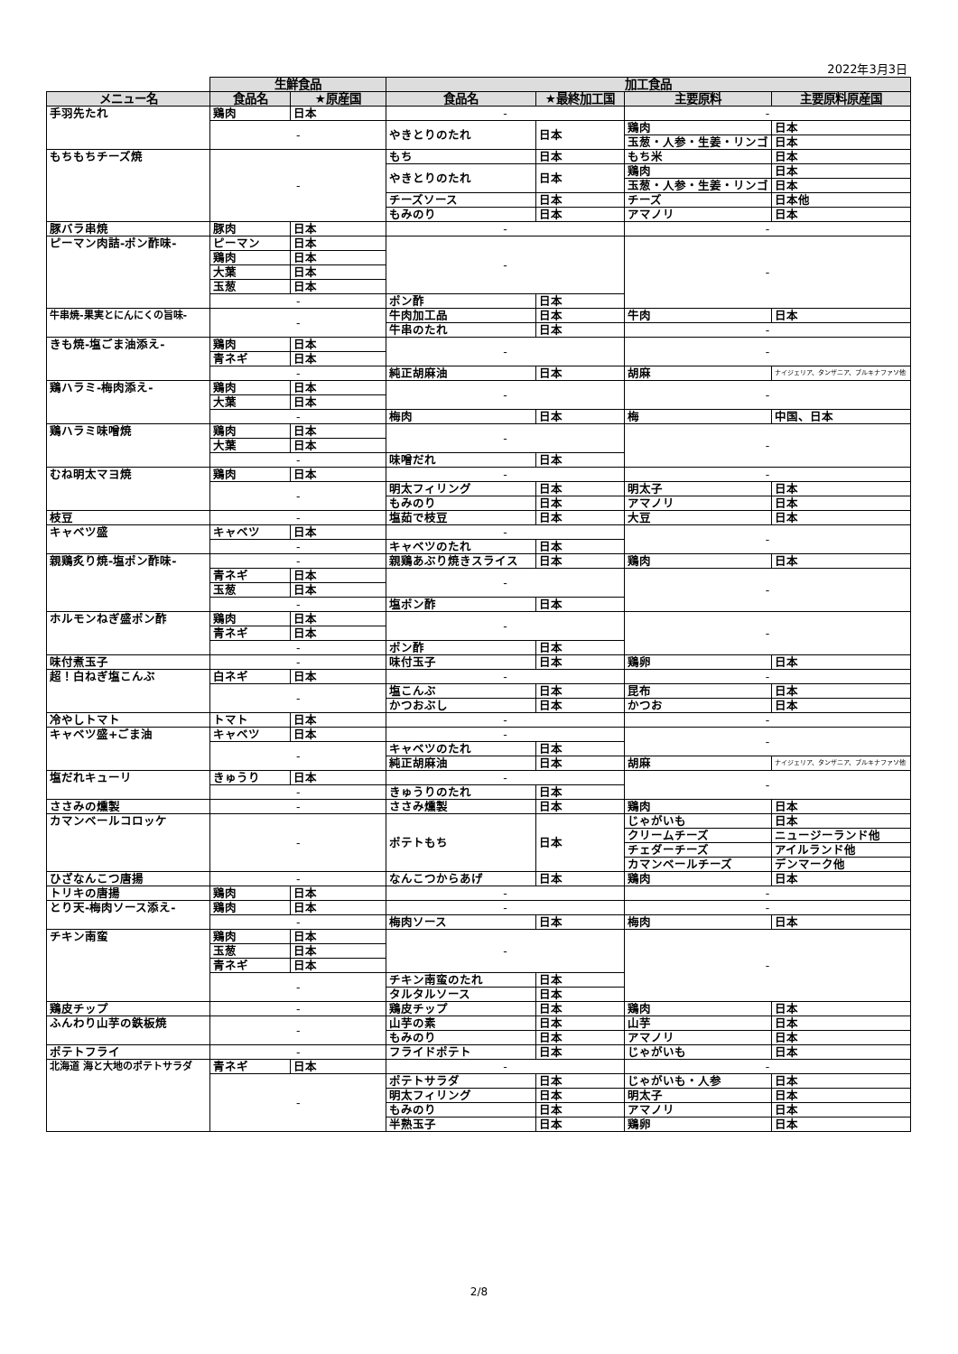2022年3月3日
| | 生鮮食品 | | 加工食品 | | | |
| --- | --- | --- | --- | --- | --- | --- |
| メニュー名 | 食品名 | ★原産国 | 食品名 | ★最終加工国 | 主要原料 | 主要原料原産国 |
| 手羽先たれ | 鶏肉 | 日本 | - | | - | |
| | - | | やきとりのたれ | 日本 | 鶏肉 | 日本 |
| | | | | | 玉葱・人参・生姜・リンゴ | 日本 |
| もちもちチーズ焼 | - | | もち | 日本 | もち米 | 日本 |
| | | | やきとりのたれ | 日本 | 鶏肉 | 日本 |
| | | | | | 玉葱・人参・生姜・リンゴ | 日本 |
| | | | チーズソース | 日本 | チーズ | 日本他 |
| | | | もみのり | 日本 | アマノリ | 日本 |
| 豚バラ串焼 | 豚肉 | 日本 | - | | - | |
| ピーマン肉詰-ポン酢味- | ピーマン | 日本 | - | | - | |
| | 鶏肉 | 日本 | | | | |
| | 大葉 | 日本 | | | | |
| | 玉葱 | 日本 | | | | |
| | - | | ポン酢 | 日本 | | |
| 牛串焼-果実とにんにくの旨味- | - | | 牛肉加工品 | 日本 | 牛肉 | 日本 |
| | | | 牛串のたれ | 日本 | - | |
| きも焼-塩ごま油添え- | 鶏肉 | 日本 | - | | - | |
| | 青ネギ | 日本 | | | | |
| | - | | 純正胡麻油 | 日本 | 胡麻 | ナイジェリア、タンザニア、ブルキナファソ他 |
| 鶏ハラミ-梅肉添え- | 鶏肉 | 日本 | - | | - | |
| | 大葉 | 日本 | | | | |
| | - | | 梅肉 | 日本 | 梅 | 中国、日本 |
| 鶏ハラミ味噌焼 | 鶏肉 | 日本 | - | | - | |
| | 大葉 | 日本 | | | | |
| | - | | 味噌だれ | 日本 | | |
| むね明太マヨ焼 | 鶏肉 | 日本 | - | | - | |
| | - | | 明太フィリング | 日本 | 明太子 | 日本 |
| | | | もみのり | 日本 | アマノリ | 日本 |
| 枝豆 | - | | 塩茹で枝豆 | 日本 | 大豆 | 日本 |
| キャベツ盛 | キャベツ | 日本 | - | | - | |
| | - | | キャベツのたれ | 日本 | | |
| 親鶏炙り焼-塩ポン酢味- | - | | 親鶏あぶり焼きスライス | 日本 | 鶏肉 | 日本 |
| | 青ネギ | 日本 | - | | - | |
| | 玉葱 | 日本 | | | | |
| | - | | 塩ポン酢 | 日本 | | |
| ホルモンねぎ盛ポン酢 | 鶏肉 | 日本 | - | | - | |
| | 青ネギ | 日本 | | | | |
| | - | | ポン酢 | 日本 | | |
| 味付煮玉子 | - | | 味付玉子 | 日本 | 鶏卵 | 日本 |
| 超！白ねぎ塩こんぶ | 白ネギ | 日本 | - | | - | |
| | - | | 塩こんぶ | 日本 | 昆布 | 日本 |
| | | | かつおぶし | 日本 | かつお | 日本 |
| 冷やしトマト | トマト | 日本 | - | | - | |
| キャベツ盛+ごま油 | キャベツ | 日本 | - | | - | |
| | - | | キャベツのたれ | 日本 | | |
| | | | 純正胡麻油 | 日本 | 胡麻 | ナイジェリア、タンザニア、ブルキナファソ他 |
| 塩だれキューリ | きゅうり | 日本 | - | | - | |
| | - | | きゅうりのたれ | 日本 | | |
| ささみの燻製 | - | | ささみ燻製 | 日本 | 鶏肉 | 日本 |
| カマンベールコロッケ | - | | ポテトもち | 日本 | じゃがいも | 日本 |
| | | | | | クリームチーズ | ニュージーランド他 |
| | | | | | チェダーチーズ | アイルランド他 |
| | | | | | カマンベールチーズ | デンマーク他 |
| ひざなんこつ唐揚 | - | | なんこつからあげ | 日本 | 鶏肉 | 日本 |
| トリキの唐揚 | 鶏肉 | 日本 | - | | - | |
| とり天-梅肉ソース添え- | 鶏肉 | 日本 | - | | - | |
| | - | | 梅肉ソース | 日本 | 梅肉 | 日本 |
| チキン南蛮 | 鶏肉 | 日本 | - | | - | |
| | 玉葱 | 日本 | | | | |
| | 青ネギ | 日本 | | | | |
| | - | | チキン南蛮のたれ | 日本 | | |
| | | | タルタルソース | 日本 | | |
| 鶏皮チップ | - | | 鶏皮チップ | 日本 | 鶏肉 | 日本 |
| ふんわり山芋の鉄板焼 | - | | 山芋の素 | 日本 | 山芋 | 日本 |
| | | | もみのり | 日本 | アマノリ | 日本 |
| ポテトフライ | - | | フライドポテト | 日本 | じゃがいも | 日本 |
| 北海道 海と大地のポテトサラダ | 青ネギ | 日本 | - | | - | |
| | - | | ポテトサラダ | 日本 | じゃがいも・人参 | 日本 |
| | | | 明太フィリング | 日本 | 明太子 | 日本 |
| | | | もみのり | 日本 | アマノリ | 日本 |
| | | | 半熟玉子 | 日本 | 鶏卵 | 日本 |
2/8